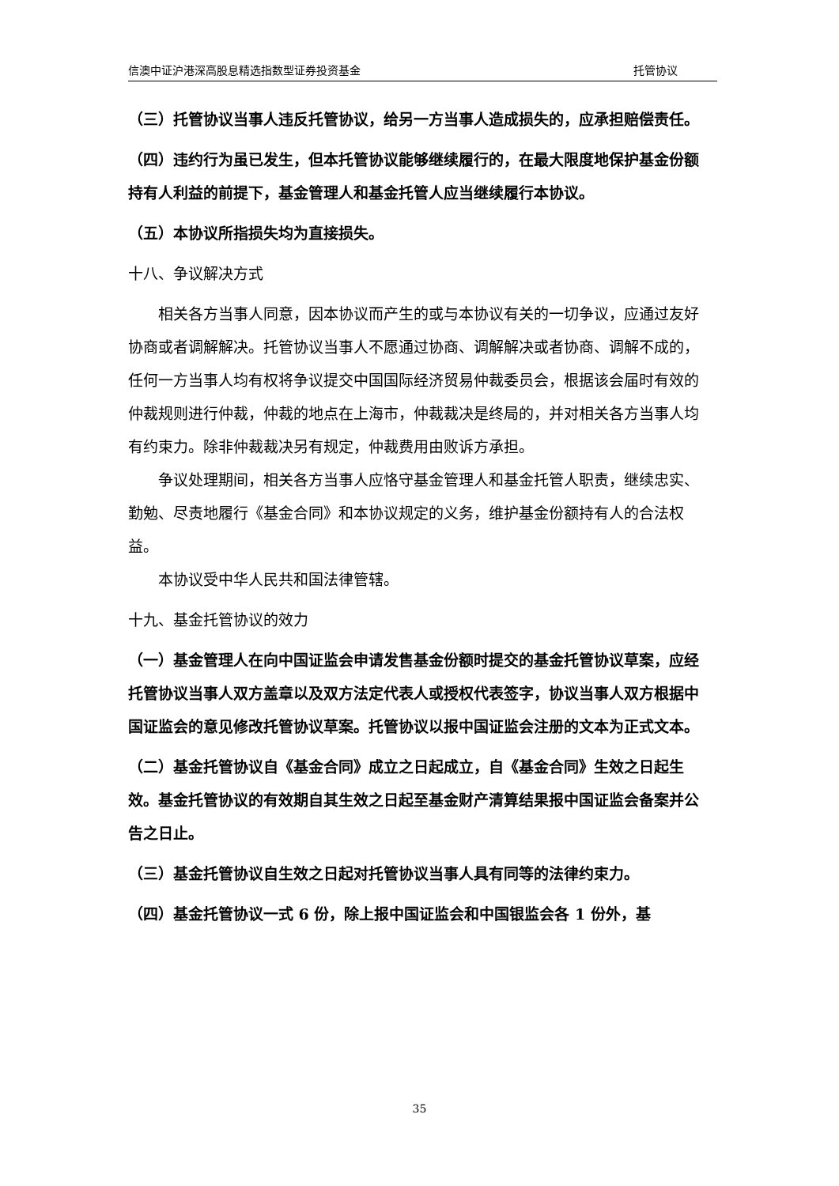信澳中证沪港深高股息精选指数型证券投资基金 托管协议
（三）托管协议当事人违反托管协议，给另一方当事人造成损失的，应承担赔偿责任。
（四）违约行为虽已发生，但本托管协议能够继续履行的，在最大限度地保护基金份额持有人利益的前提下，基金管理人和基金托管人应当继续履行本协议。
（五）本协议所指损失均为直接损失。
十八、争议解决方式
相关各方当事人同意，因本协议而产生的或与本协议有关的一切争议，应通过友好协商或者调解解决。托管协议当事人不愿通过协商、调解解决或者协商、调解不成的，任何一方当事人均有权将争议提交中国国际经济贸易仲裁委员会，根据该会届时有效的仲裁规则进行仲裁，仲裁的地点在上海市，仲裁裁决是终局的，并对相关各方当事人均有约束力。除非仲裁裁决另有规定，仲裁费用由败诉方承担。
争议处理期间，相关各方当事人应恪守基金管理人和基金托管人职责，继续忠实、勤勉、尽责地履行《基金合同》和本协议规定的义务，维护基金份额持有人的合法权益。
本协议受中华人民共和国法律管辖。
十九、基金托管协议的效力
（一）基金管理人在向中国证监会申请发售基金份额时提交的基金托管协议草案，应经托管协议当事人双方盖章以及双方法定代表人或授权代表签字，协议当事人双方根据中国证监会的意见修改托管协议草案。托管协议以报中国证监会注册的文本为正式文本。
（二）基金托管协议自《基金合同》成立之日起成立，自《基金合同》生效之日起生效。基金托管协议的有效期自其生效之日起至基金财产清算结果报中国证监会备案并公告之日止。
（三）基金托管协议自生效之日起对托管协议当事人具有同等的法律约束力。
（四）基金托管协议一式 6 份，除上报中国证监会和中国银监会各 1 份外，基
35